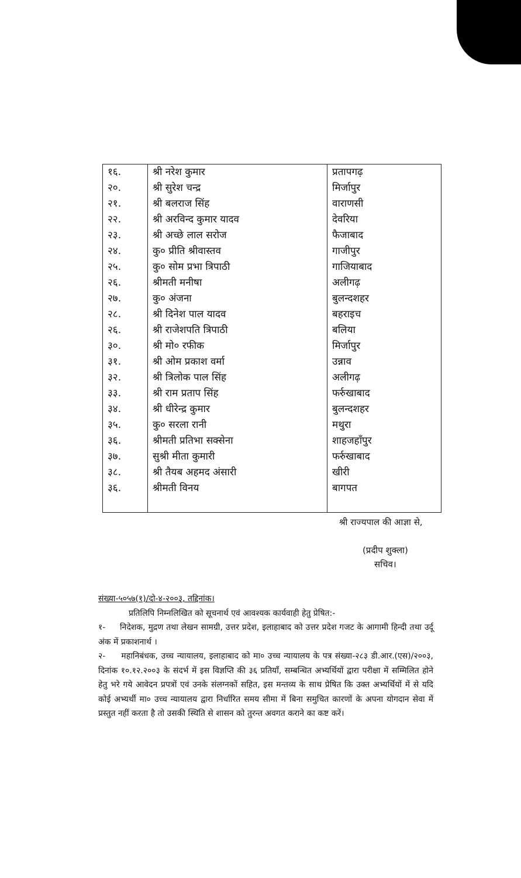| १६. | श्री नरेश कुमार | प्रतापगढ़ |
| २०. | श्री सुरेश चन्द्र | मिर्जापुर |
| २१. | श्री बलराज सिंह | वाराणसी |
| २२. | श्री अरविन्द कुमार यादव | देवरिया |
| २३. | श्री अच्छे लाल सरोज | फैजाबाद |
| २४. | कु० प्रीति श्रीवास्तव | गाजीपुर |
| २५. | कु० सोम प्रभा त्रिपाठी | गाजियाबाद |
| २६. | श्रीमती मनीषा | अलीगढ़ |
| २७. | कु० अंजना | बुलन्दशहर |
| २८. | श्री दिनेश पाल यादव | बहराइच |
| २६. | श्री राजेशपति त्रिपाठी | बलिया |
| ३०. | श्री मो० रफीक | मिर्जापुर |
| ३१. | श्री ओम प्रकाश वर्मा | उन्नाव |
| ३२. | श्री त्रिलोक पाल सिंह | अलीगढ़ |
| ३३. | श्री राम प्रताप सिंह | फर्रुखाबाद |
| ३४. | श्री धीरेन्द्र कुमार | बुलन्दशहर |
| ३५. | कु० सरला रानी | मथुरा |
| ३६. | श्रीमती प्रतिभा सक्सेना | शाहजहाँपुर |
| ३७. | सुश्री मीता कुमारी | फर्रुखाबाद |
| ३८. | श्री तैयब अहमद अंसारी | खीरी |
| ३६. | श्रीमती विनय | बागपत |
श्री राज्यपाल की आज्ञा से,
(प्रदीप शुक्ला)
सचिव।
संख्या-५०५७(१)/दो-४-२००३, तद्दिनांक।
प्रतिलिपि निम्नलिखित को सूचनार्थ एवं आवश्यक कार्यवाही हेतु प्रेषित:-
१- निदेशक, मुद्रण तथा लेखन सामग्री, उत्तर प्रदेश, इलाहाबाद को उत्तर प्रदेश गजट के आगामी हिन्दी तथा उर्दू अंक में प्रकाशनार्थ ।
२- महानिबंधक, उच्च न्यायालय, इलाहाबाद को मा० उच्च न्यायालय के पत्र संख्या-२८३ डी.आर.(एस)/२००३, दिनांक १०.१२.२००३ के संदर्भ में इस विज्ञप्ति की ३६ प्रतियाँ, सम्बन्धित अभ्यर्थियों द्वारा परीक्षा में सम्मिलित होने हेतु भरे गये आवेदन प्रपत्रों एवं उनके संलग्नकों सहित, इस मन्तव्य के साथ प्रेषित कि उक्त अभ्यर्थियों में से यदि कोई अभ्यर्थी मा० उच्च न्यायालय द्वारा निर्धारित समय सीमा में बिना समुचित कारणों के अपना योगदान सेवा में प्रस्तुत नहीं करता है तो उसकी स्थिति से शासन को तुरन्त अवगत कराने का कष्ट करें।